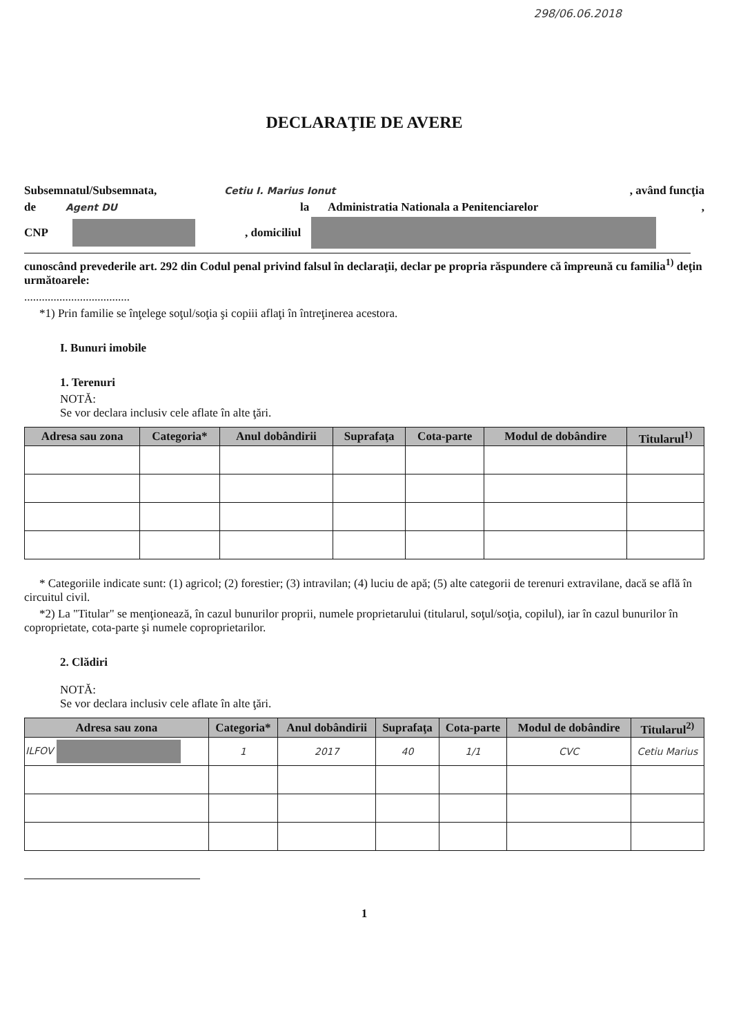298/06.06.2018
DECLARAŢIE DE AVERE
Subsemnatul/Subsemnata, Cetiu I. Marius Ionut, având funcţia
de Agent DU la Administratia Nationala a Penitenciarelor,
CNP , domiciliul
cunoscând prevederile art. 292 din Codul penal privind falsul în declaraţii, declar pe propria răspundere că împreună cu familia<sup>1)</sup> deţin următoarele:
....................................
*1) Prin familie se înţelege soţul/soţia şi copiii aflaţi în întreţinerea acestora.
I. Bunuri imobile
1. Terenuri
NOTĂ:
Se vor declara inclusiv cele aflate în alte ţări.
| Adresa sau zona | Categoria* | Anul dobândirii | Suprafaţa | Cota-parte | Modul de dobândire | Titularul<sup>1)</sup> |
| --- | --- | --- | --- | --- | --- | --- |
* Categoriile indicate sunt: (1) agricol; (2) forestier; (3) intravilan; (4) luciu de apă; (5) alte categorii de terenuri extravilane, dacă se află în circuitul civil.
*2) La "Titular" se menţionează, în cazul bunurilor proprii, numele proprietarului (titularul, soţul/soţia, copilul), iar în cazul bunurilor în coproprietate, cota-parte şi numele coproprietarilor.
2. Clădiri
NOTĂ:
Se vor declara inclusiv cele aflate în alte ţări.
| Adresa sau zona | Categoria* | Anul dobândirii | Suprafaţa | Cota-parte | Modul de dobândire | Titularul<sup>2)</sup> |
| --- | --- | --- | --- | --- | --- | --- |
| ILFOV | 1 | 2017 | 40 | 1/1 | CVC | Cetiu Marius |
1